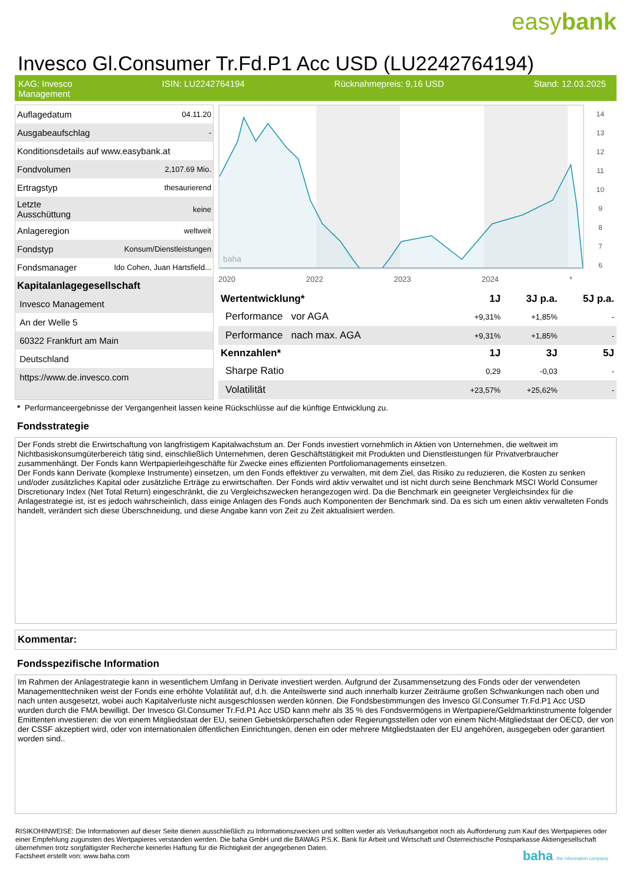easybank
Invesco Gl.Consumer Tr.Fd.P1 Acc USD (LU2242764194)
KAG: Invesco
Management
ISIN: LU2242764194 Rücknahmepreis: 9,16 USD Stand: 12.03.2025
| Auflagedatum | 04.11.20 |
| Ausgabeaufschlag | - |
| Konditionsdetails auf www.easybank.at | |
| Fondvolumen | 2,107.69 Mio. |
| Ertragstyp | thesaurierend |
| Letzte Ausschüttung | keine |
| Anlageregion | weltweit |
| Fondstyp | Konsum/Dienstleistungen |
| Fondsmanager | Ido Cohen, Juan Hartsfield... |
| Kapitalanlagegesellschaft | |
| Invesco Management | |
| An der Welle 5 | |
| 60322 Frankfurt am Main | |
| Deutschland | |
| https://www.de.invesco.com | |
baha
14
13
12
11
10
9
8
7
6
2020 2022 2023 2024 *
| Wertentwicklung* | 1J | 3J p.a. | 5J p.a. |
| --- | --- | --- | --- |
| Performance vor AGA | +9,31% | +1,85% | - |
| Performance nach max. AGA | +9,31% | +1,85% | - |
| Kennzahlen* | 1J | 3J | 5J |
| Sharpe Ratio | 0,29 | -0,03 | - |
| Volatilität | +23,57% | +25,62% | - |
* Performanceergebnisse der Vergangenheit lassen keine Rückschlüsse auf die künftige Entwicklung zu.
Fondsstrategie
Der Fonds strebt die Erwirtschaftung von langfristigem Kapitalwachstum an. Der Fonds investiert vornehmlich in Aktien von Unternehmen, die weltweit im Nichtbasiskonsumgüterbereich tätig sind, einschließlich Unternehmen, deren Geschäftstätigkeit mit Produkten und Dienstleistungen für Privatverbraucher zusammenhängt. Der Fonds kann Wertpapierleihgeschäfte für Zwecke eines effizienten Portfoliomanagements einsetzen.
Der Fonds kann Derivate (komplexe Instrumente) einsetzen, um den Fonds effektiver zu verwalten, mit dem Ziel, das Risiko zu reduzieren, die Kosten zu senken und/oder zusätzliches Kapital oder zusätzliche Erträge zu erwirtschaften. Der Fonds wird aktiv verwaltet und ist nicht durch seine Benchmark MSCI World Consumer Discretionary Index (Net Total Return) eingeschränkt, die zu Vergleichszwecken herangezogen wird. Da die Benchmark ein geeigneter Vergleichsindex für die Anlagestrategie ist, ist es jedoch wahrscheinlich, dass einige Anlagen des Fonds auch Komponenten der Benchmark sind. Da es sich um einen aktiv verwalteten Fonds handelt, verändert sich diese Überschneidung, und diese Angabe kann von Zeit zu Zeit aktualisiert werden.
Kommentar:
Fondsspezifische Information
Im Rahmen der Anlagestrategie kann in wesentlichem Umfang in Derivate investiert werden. Aufgrund der Zusammensetzung des Fonds oder der verwendeten Managementtechniken weist der Fonds eine erhöhte Volatilität auf, d.h. die Anteilswerte sind auch innerhalb kurzer Zeiträume großen Schwankungen nach oben und nach unten ausgesetzt, wobei auch Kapitalverluste nicht ausgeschlossen werden können. Die Fondsbestimmungen des Invesco Gl.Consumer Tr.Fd.P1 Acc USD wurden durch die FMA bewilligt. Der Invesco Gl.Consumer Tr.Fd.P1 Acc USD kann mehr als 35 % des Fondsvermögens in Wertpapiere/Geldmarktinstrumente folgender Emittenten investieren: die von einem Mitgliedstaat der EU, seinen Gebietskörperschaften oder Regierungsstellen oder von einem Nicht-Mitgliedstaat der OECD, der von der CSSF akzeptiert wird, oder von internationalen öffentlichen Einrichtungen, denen ein oder mehrere Mitgliedstaaten der EU angehören, ausgegeben oder garantiert worden sind..
RISIKOHINWEISE: Die Informationen auf dieser Seite dienen ausschließlich zu Informationszwecken und sollten weder als Verkaufsangebot noch als Aufforderung zum Kauf des Wertpapieres oder einer Empfehlung zugunsten des Wertpapieres verstanden werden. Die baha GmbH und die BAWAG P.S.K. Bank für Arbeit und Wirtschaft und Österreichische Postsparkasse Aktiengesellschaft übernehmen trotz sorgfältigster Recherche keinerlei Haftung für die Richtigkeit der angegebenen Daten.
Factsheet erstellt von: www.baha.com baha the information company